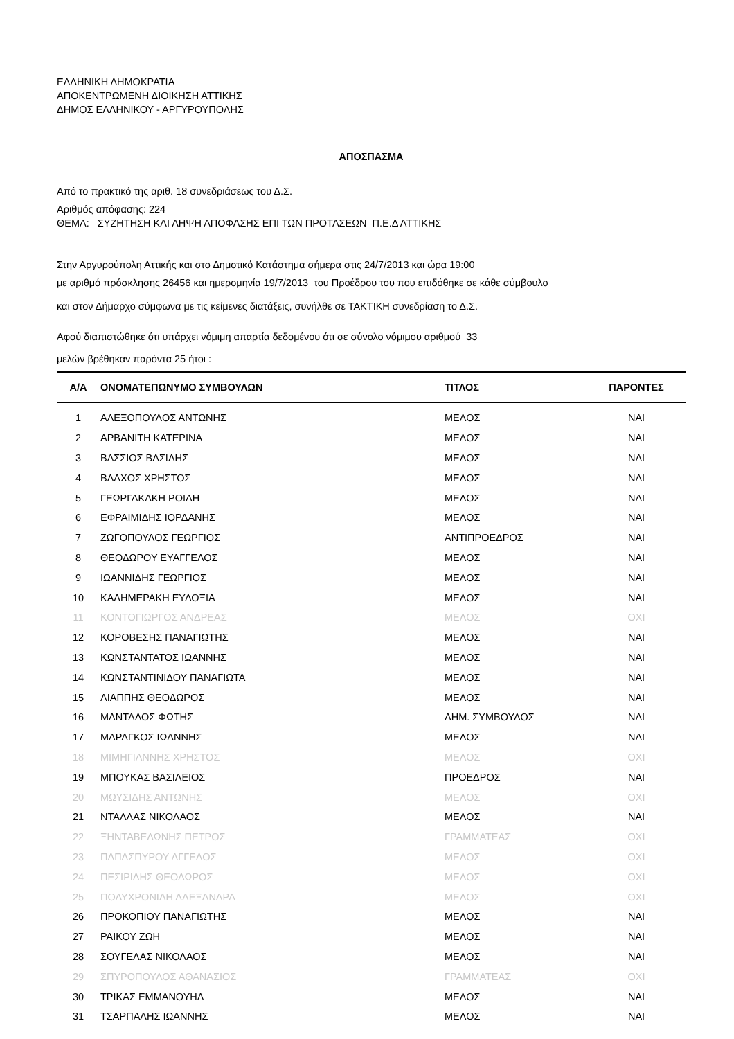ΕΛΛΗΝΙΚΗ ΔΗΜΟΚΡΑΤΙΑ
ΑΠΟΚΕΝΤΡΩΜΕΝΗ ΔΙΟΙΚΗΣΗ ΑΤΤΙΚΗΣ
ΔΗΜΟΣ ΕΛΛΗΝΙΚΟΥ - ΑΡΓΥΡΟΥΠΟΛΗΣ
ΑΠΟΣΠΑΣΜΑ
Από το πρακτικό της αριθ. 18 συνεδριάσεως του Δ.Σ.
Αριθμός απόφασης: 224
ΘΕΜΑ: ΣΥΖΗΤΗΣΗ ΚΑΙ ΛΗΨΗ ΑΠΟΦΑΣΗΣ ΕΠΙ ΤΩΝ ΠΡΟΤΑΣΕΩΝ Π.Ε.Δ ΑΤΤΙΚΗΣ
Στην Αργυρούπολη Αττικής και στο Δημοτικό Κατάστημα σήμερα στις 24/7/2013 και ώρα 19:00
με αριθμό πρόσκλησης 26456 και ημερομηνία 19/7/2013 του Προέδρου του που επιδόθηκε σε κάθε σύμβουλο
και στον Δήμαρχο σύμφωνα με τις κείμενες διατάξεις, συνήλθε σε ΤΑΚΤΙΚΗ συνεδρίαση το Δ.Σ.
Αφού διαπιστώθηκε ότι υπάρχει νόμιμη απαρτία δεδομένου ότι σε σύνολο νόμιμου αριθμού 33
μελών βρέθηκαν παρόντα 25 ήτοι :
| Α/Α | ΟΝΟΜΑΤΕΠΩΝΥΜΟ ΣΥΜΒΟΥΛΩΝ | ΤΙΤΛΟΣ | ΠΑΡΟΝΤΕΣ |
| --- | --- | --- | --- |
| 1 | ΑΛΕΞΟΠΟΥΛΟΣ ΑΝΤΩΝΗΣ | ΜΕΛΟΣ | ΝΑΙ |
| 2 | ΑΡΒΑΝΙΤΗ ΚΑΤΕΡΙΝΑ | ΜΕΛΟΣ | ΝΑΙ |
| 3 | ΒΑΣΣΙΟΣ ΒΑΣΙΛΗΣ | ΜΕΛΟΣ | ΝΑΙ |
| 4 | ΒΛΑΧΟΣ ΧΡΗΣΤΟΣ | ΜΕΛΟΣ | ΝΑΙ |
| 5 | ΓΕΩΡΓΑΚΑΚΗ ΡΟΙΔΗ | ΜΕΛΟΣ | ΝΑΙ |
| 6 | ΕΦΡΑΙΜΙΔΗΣ ΙΟΡΔΑΝΗΣ | ΜΕΛΟΣ | ΝΑΙ |
| 7 | ΖΩΓΟΠΟΥΛΟΣ ΓΕΩΡΓΙΟΣ | ΑΝΤΙΠΡΟΕΔΡΟΣ | ΝΑΙ |
| 8 | ΘΕΟΔΩΡΟΥ ΕΥΑΓΓΕΛΟΣ | ΜΕΛΟΣ | ΝΑΙ |
| 9 | ΙΩΑΝΝΙΔΗΣ ΓΕΩΡΓΙΟΣ | ΜΕΛΟΣ | ΝΑΙ |
| 10 | ΚΑΛΗΜΕΡΑΚΗ ΕΥΔΟΞΙΑ | ΜΕΛΟΣ | ΝΑΙ |
| 11 | ΚΟΝΤΟΓΙΩΡΓΟΣ ΑΝΔΡΕΑΣ | ΜΕΛΟΣ | ΟΧΙ |
| 12 | ΚΟΡΟΒΕΣΗΣ ΠΑΝΑΓΙΩΤΗΣ | ΜΕΛΟΣ | ΝΑΙ |
| 13 | ΚΩΝΣΤΑΝΤΑΤΟΣ ΙΩΑΝΝΗΣ | ΜΕΛΟΣ | ΝΑΙ |
| 14 | ΚΩΝΣΤΑΝΤΙΝΙΔΟΥ ΠΑΝΑΓΙΩΤΑ | ΜΕΛΟΣ | ΝΑΙ |
| 15 | ΛΙΑΠΠΗΣ ΘΕΟΔΩΡΟΣ | ΜΕΛΟΣ | ΝΑΙ |
| 16 | ΜΑΝΤΑΛΟΣ ΦΩΤΗΣ | ΔΗΜ. ΣΥΜΒΟΥΛΟΣ | ΝΑΙ |
| 17 | ΜΑΡΑΓΚΟΣ ΙΩΑΝΝΗΣ | ΜΕΛΟΣ | ΝΑΙ |
| 18 | ΜΙΜΗΓΙΑΝΝΗΣ ΧΡΗΣΤΟΣ | ΜΕΛΟΣ | ΟΧΙ |
| 19 | ΜΠΟΥΚΑΣ ΒΑΣΙΛΕΙΟΣ | ΠΡΟΕΔΡΟΣ | ΝΑΙ |
| 20 | ΜΩΥΣΙΔΗΣ ΑΝΤΩΝΗΣ | ΜΕΛΟΣ | ΟΧΙ |
| 21 | ΝΤΑΛΛΑΣ ΝΙΚΟΛΑΟΣ | ΜΕΛΟΣ | ΝΑΙ |
| 22 | ΞΗΝΤΑΒΕΛΩΝΗΣ ΠΕΤΡΟΣ | ΓΡΑΜΜΑΤΕΑΣ | ΟΧΙ |
| 23 | ΠΑΠΑΣΠΥΡΟΥ ΑΓΓΕΛΟΣ | ΜΕΛΟΣ | ΟΧΙ |
| 24 | ΠΕΣΙΡΙΔΗΣ ΘΕΟΔΩΡΟΣ | ΜΕΛΟΣ | ΟΧΙ |
| 25 | ΠΟΛΥΧΡΟΝΙΔΗ ΑΛΕΞΑΝΔΡΑ | ΜΕΛΟΣ | ΟΧΙ |
| 26 | ΠΡΟΚΟΠΙΟΥ ΠΑΝΑΓΙΩΤΗΣ | ΜΕΛΟΣ | ΝΑΙ |
| 27 | ΡΑΙΚΟΥ ΖΩΗ | ΜΕΛΟΣ | ΝΑΙ |
| 28 | ΣΟΥΓΕΛΑΣ ΝΙΚΟΛΑΟΣ | ΜΕΛΟΣ | ΝΑΙ |
| 29 | ΣΠΥΡΟΠΟΥΛΟΣ ΑΘΑΝΑΣΙΟΣ | ΓΡΑΜΜΑΤΕΑΣ | ΟΧΙ |
| 30 | ΤΡΙΚΑΣ ΕΜΜΑΝΟΥΗΛ | ΜΕΛΟΣ | ΝΑΙ |
| 31 | ΤΣΑΡΠΑΛΗΣ ΙΩΑΝΝΗΣ | ΜΕΛΟΣ | ΝΑΙ |